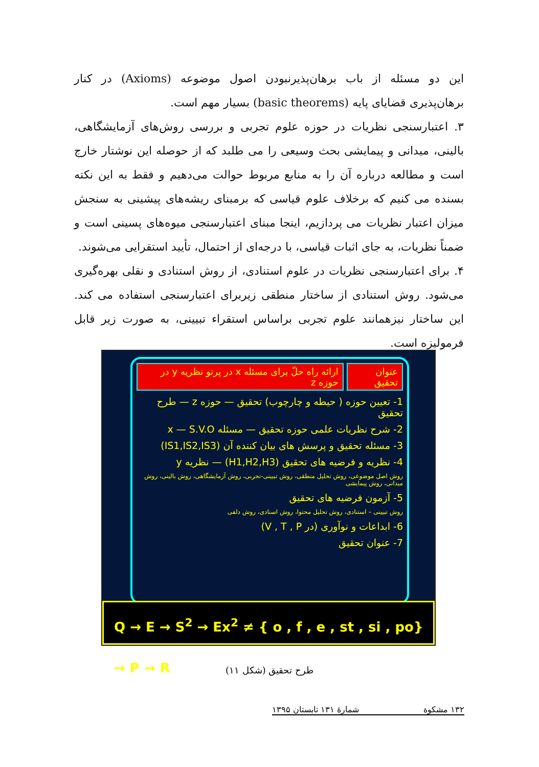این دو مسئله از باب برهان‌پذیرنبودن اصول موضوعه (Axioms) در کنار برهان‌پذیری قضایای پایه (basic theorems) بسیار مهم است.
۳. اعتبارسنجی نظریات در حوزه علوم تجربی و بررسی روش‌های آزمایشگاهی، بالینی، میدانی و پیمایشی بحث وسیعی را می طلبد که از حوصله این نوشتار خارج است و مطالعه درباره آن را به منابع مربوط حوالت می‌دهیم و فقط به این نکته بسنده می کنیم که برخلاف علوم قیاسی که برمبنای ریشه‌های پیشینی به سنجش میزان اعتبار نظریات می پردازیم، اینجا مبنای اعتبارسنجی میوه‌های پسینی است و ضمناً نظریات، به جای اثبات قیاسی، با درجه‌ای از احتمال، تأیید استقرایی می‌شوند.
۴. برای اعتبارسنجی نظریات در علوم استنادی، از روش استنادی و نقلی بهره‌گیری می‌شود. روش استنادی از ساختار منطقی زیربرای اعتبارسنجی استفاده می کند. این ساختار نیزهمانند علوم تجربی براساس استقراء تبیینی، به صورت زیر قابل فرمولیزه است.
عنوان تحقیق ارائه راه حلّ برای مسئله x در پرتو نظریه y در حوزه z
1- تعیین حوزه ( حیطه و چارچوب) تحقیق — حوزه z — طرح تحقیق
2- شرح نظریات علمی حوزه تحقیق — مسئله x — S.V.O
3- مسئله تحقیق و پرسش های بیان کننده آن (IS1,IS2,IS3)
4- نظریه و فرضیه های تحقیق (H1,H2,H3) — نظریه y
روش اصل موضوعی، روش تحلیل منطقی، روش تبیینی-تجربی، روش آزمایشگاهی، روش بالینی، روش میدانی، روش پیمایشی
5- آزمون فرضیه های تحقیق
روش تبیینی – استنادی، روش تحلیل محتوا، روش اسنادی، روش دلفی
6- ابداعات و نوآوری (در V , T , P)
7- عنوان تحقیق
Q → E → S<sup>2</sup> → Ex<sup>2</sup> ≠ { o , f , e , st , si , po} → P → R
طرح تحقیق (شکل ۱۱)
۱۳۲ مشکوة شمارۀ ۱۳۱ تابستان ۱۳۹۵